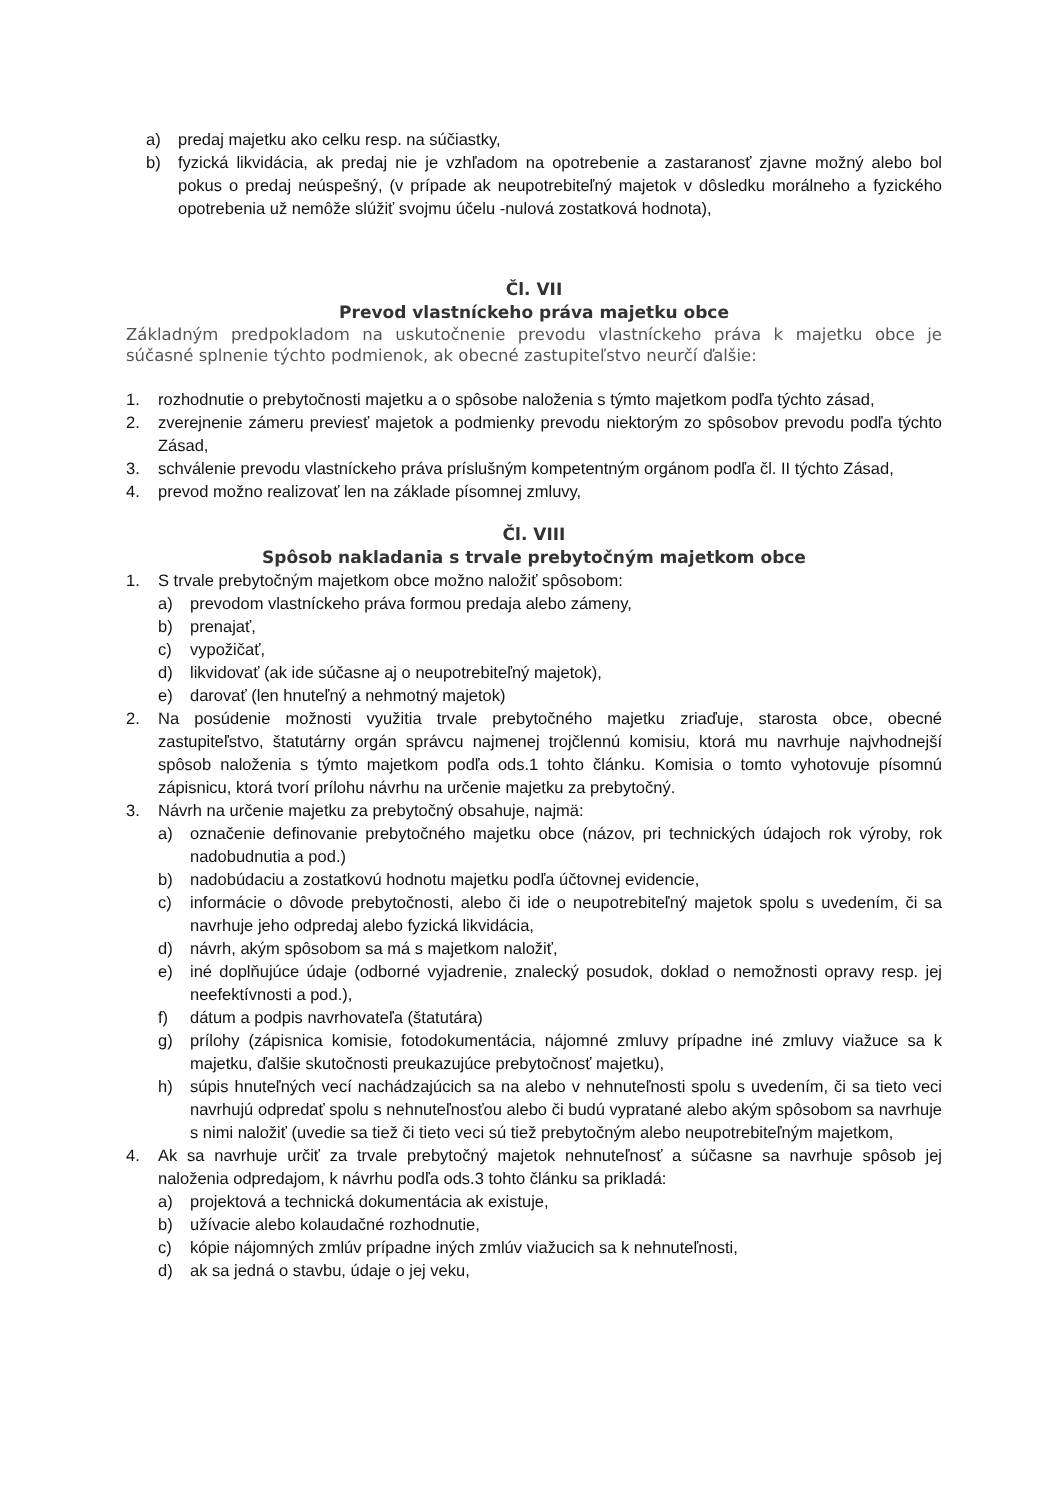a) predaj majetku ako celku resp. na súčiastky,
b) fyzická likvidácia, ak predaj nie je vzhľadom na opotrebenie a zastaranosť zjavne možný alebo bol pokus o predaj neúspešný, (v prípade ak neupotrebiteľný majetok v dôsledku morálneho a fyzického opotrebenia už nemôže slúžiť svojmu účelu -nulová zostatková hodnota),
Čl. VII
Prevod vlastníckeho práva majetku obce
Základným predpokladom na uskutočnenie prevodu vlastníckeho práva k majetku obce je súčasné splnenie týchto podmienok, ak obecné zastupiteľstvo neurčí ďalšie:
1. rozhodnutie o prebytočnosti majetku a o spôsobe naloženia s týmto majetkom podľa týchto zásad,
2. zverejnenie zámeru previesť majetok a podmienky prevodu niektorým zo spôsobov prevodu podľa týchto Zásad,
3. schválenie prevodu vlastníckeho práva príslušným kompetentným orgánom podľa čl. II týchto Zásad,
4. prevod možno realizovať len na základe písomnej zmluvy,
Čl. VIII
Spôsob nakladania s trvale prebytočným majetkom obce
1. S trvale prebytočným majetkom obce možno naložiť spôsobom:
a) prevodom vlastníckeho práva formou predaja alebo zámeny,
b) prenajať,
c) vypožičať,
d) likvidovať (ak ide súčasne aj o neupotrebiteľný majetok),
e) darovať (len hnuteľný a nehmotný majetok)
2. Na posúdenie možnosti využitia trvale prebytočného majetku zriaďuje, starosta obce, obecné zastupiteľstvo, štatutárny orgán správcu najmenej trojčlennú komisiu, ktorá mu navrhuje najvhodnejší spôsob naloženia s týmto majetkom podľa ods.1 tohto článku. Komisia o tomto vyhotovuje písomnú zápisnicu, ktorá tvorí prílohu návrhu na určenie majetku za prebytočný.
3. Návrh na určenie majetku za prebytočný obsahuje, najmä:
a) označenie definovanie prebytočného majetku obce (názov, pri technických údajoch rok výroby, rok nadobudnutia a pod.)
b) nadobúdaciu a zostatkovú hodnotu majetku podľa účtovnej evidencie,
c) informácie o dôvode prebytočnosti, alebo či ide o neupotrebiteľný majetok spolu s uvedením, či sa navrhuje jeho odpredaj alebo fyzická likvidácia,
d) návrh, akým spôsobom sa má s majetkom naložiť,
e) iné doplňujúce údaje (odborné vyjadrenie, znalecký posudok, doklad o nemožnosti opravy resp. jej neefektívnosti a pod.),
f) dátum a podpis navrhovateľa (štatutára)
g) prílohy (zápisnica komisie, fotodokumentácia, nájomné zmluvy prípadne iné zmluvy viažuce sa k majetku, ďalšie skutočnosti preukazujúce prebytočnosť majetku),
h) súpis hnuteľných vecí nachádzajúcich sa na alebo v nehnuteľnosti spolu s uvedením, či sa tieto veci navrhujú odpredať spolu s nehnuteľnosťou alebo či budú vypratané alebo akým spôsobom sa navrhuje s nimi naložiť (uvedie sa tiež či tieto veci sú tiež prebytočným alebo neupotrebiteľným majetkom,
4. Ak sa navrhuje určiť za trvale prebytočný majetok nehnuteľnosť a súčasne sa navrhuje spôsob jej naloženia odpredajom, k návrhu podľa ods.3 tohto článku sa prikladá:
a) projektová a technická dokumentácia ak existuje,
b) užívacie alebo kolaudačné rozhodnutie,
c) kópie nájomných zmlúv prípadne iných zmlúv viažucich sa k nehnuteľnosti,
d) ak sa jedná o stavbu, údaje o jej veku,